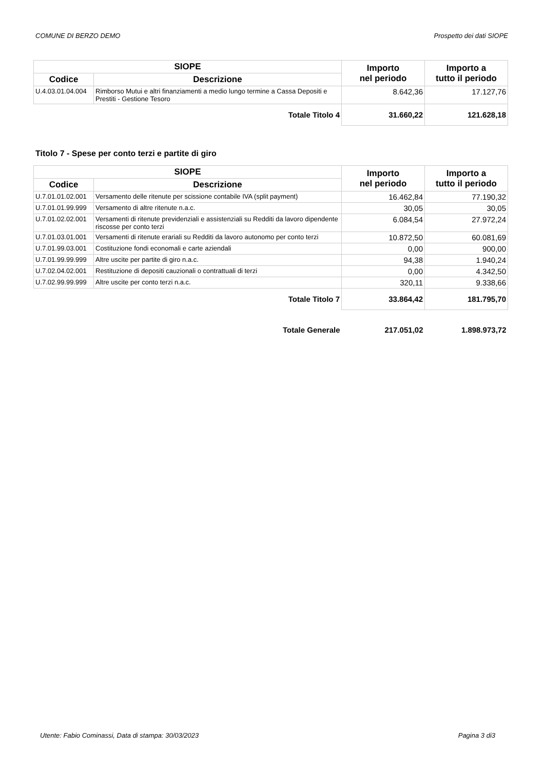COMUNE DI BERZO DEMO Prospetto dei dati SIOPE
| SIOPE | | Importo nel periodo | Importo a tutto il periodo |
| --- | --- | --- | --- |
| Codice | Descrizione | | |
| U.4.03.01.04.004 | Rimborso Mutui e altri finanziamenti a medio lungo termine a Cassa Depositi e Prestiti - Gestione Tesoro | 8.642,36 | 17.127,76 |
| Totale Titolo 4 | | 31.660,22 | 121.628,18 |
Titolo 7 - Spese per conto terzi e partite di giro
| SIOPE | | Importo nel periodo | Importo a tutto il periodo |
| --- | --- | --- | --- |
| Codice | Descrizione | | |
| U.7.01.01.02.001 | Versamento delle ritenute per scissione contabile IVA (split payment) | 16.462,84 | 77.190,32 |
| U.7.01.01.99.999 | Versamento di altre ritenute n.a.c. | 30,05 | 30,05 |
| U.7.01.02.02.001 | Versamenti di ritenute previdenziali e assistenziali su Redditi da lavoro dipendente riscosse per conto terzi | 6.084,54 | 27.972,24 |
| U.7.01.03.01.001 | Versamenti di ritenute erariali su Redditi da lavoro autonomo per conto terzi | 10.872,50 | 60.081,69 |
| U.7.01.99.03.001 | Costituzione fondi economali e carte aziendali | 0,00 | 900,00 |
| U.7.01.99.99.999 | Altre uscite per partite di giro n.a.c. | 94,38 | 1.940,24 |
| U.7.02.04.02.001 | Restituzione di depositi cauzionali o contrattuali di terzi | 0,00 | 4.342,50 |
| U.7.02.99.99.999 | Altre uscite per conto terzi n.a.c. | 320,11 | 9.338,66 |
| Totale Titolo 7 | | 33.864,42 | 181.795,70 |
| Totale Generale | | 217.051,02 | 1.898.973,72 |
Utente: Fabio Cominassi, Data di stampa: 30/03/2023 Pagina 3 di3